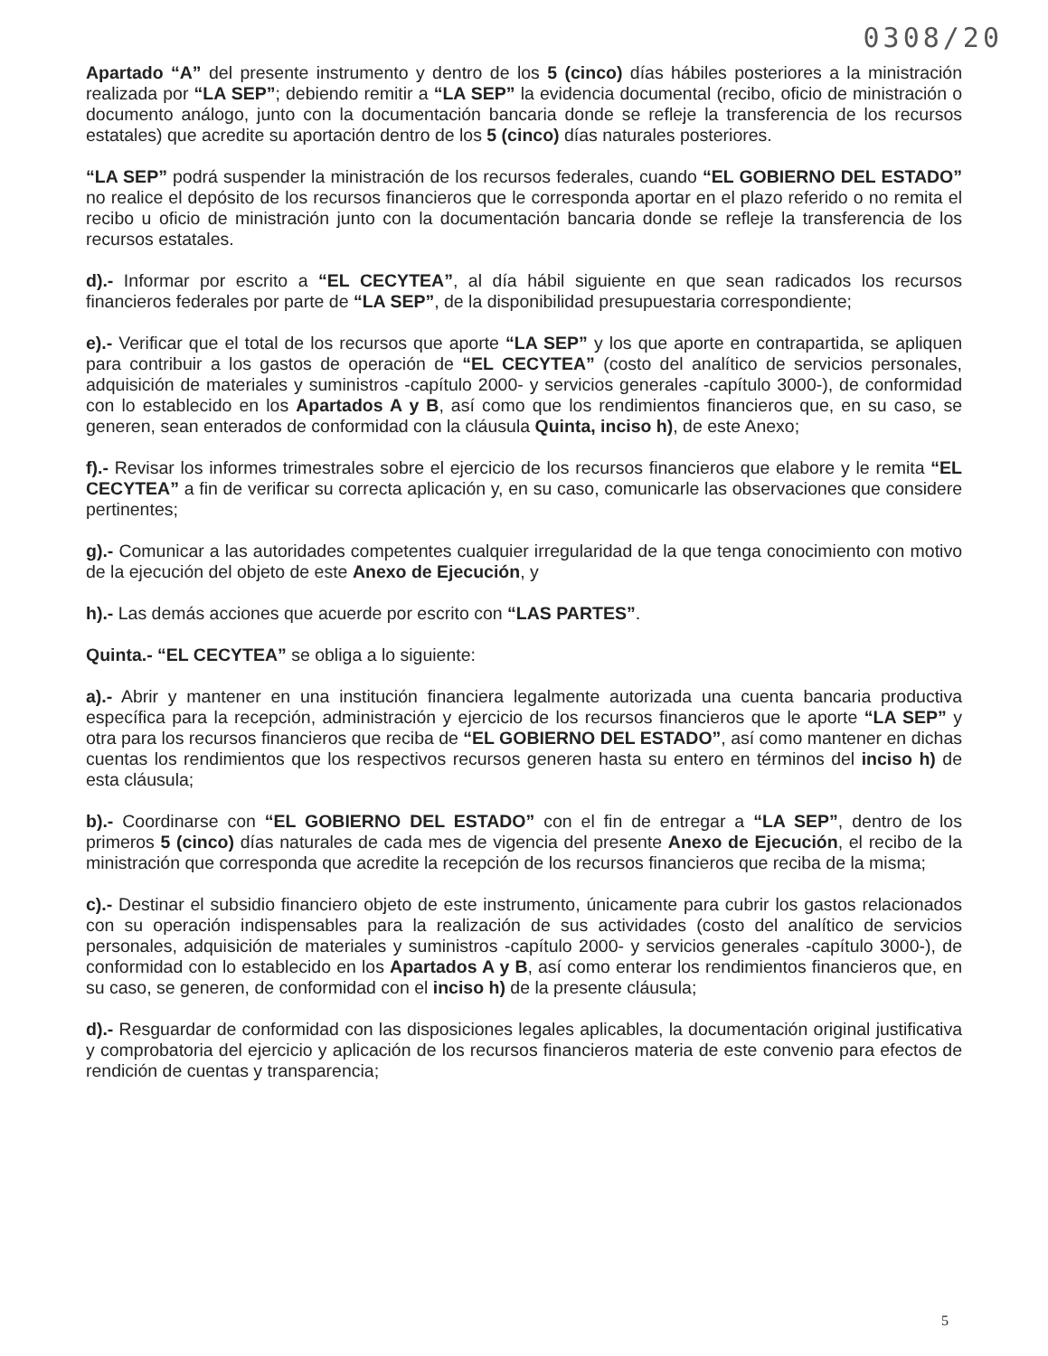0308/20
Apartado “A” del presente instrumento y dentro de los 5 (cinco) días hábiles posteriores a la ministración realizada por “LA SEP”; debiendo remitir a “LA SEP” la evidencia documental (recibo, oficio de ministración o documento análogo, junto con la documentación bancaria donde se refleje la transferencia de los recursos estatales) que acredite su aportación dentro de los 5 (cinco) días naturales posteriores.
“LA SEP” podrá suspender la ministración de los recursos federales, cuando “EL GOBIERNO DEL ESTADO” no realice el depósito de los recursos financieros que le corresponda aportar en el plazo referido o no remita el recibo u oficio de ministración junto con la documentación bancaria donde se refleje la transferencia de los recursos estatales.
d).- Informar por escrito a “EL CECYTEA”, al día hábil siguiente en que sean radicados los recursos financieros federales por parte de “LA SEP”, de la disponibilidad presupuestaria correspondiente;
e).- Verificar que el total de los recursos que aporte “LA SEP” y los que aporte en contrapartida, se apliquen para contribuir a los gastos de operación de “EL CECYTEA” (costo del analítico de servicios personales, adquisición de materiales y suministros -capítulo 2000- y servicios generales -capítulo 3000-), de conformidad con lo establecido en los Apartados A y B, así como que los rendimientos financieros que, en su caso, se generen, sean enterados de conformidad con la cláusula Quinta, inciso h), de este Anexo;
f).- Revisar los informes trimestrales sobre el ejercicio de los recursos financieros que elabore y le remita “EL CECYTEA” a fin de verificar su correcta aplicación y, en su caso, comunicarle las observaciones que considere pertinentes;
g).- Comunicar a las autoridades competentes cualquier irregularidad de la que tenga conocimiento con motivo de la ejecución del objeto de este Anexo de Ejecución, y
h).- Las demás acciones que acuerde por escrito con “LAS PARTES”.
Quinta.- “EL CECYTEA” se obliga a lo siguiente:
a).- Abrir y mantener en una institución financiera legalmente autorizada una cuenta bancaria productiva específica para la recepción, administración y ejercicio de los recursos financieros que le aporte “LA SEP” y otra para los recursos financieros que reciba de “EL GOBIERNO DEL ESTADO”, así como mantener en dichas cuentas los rendimientos que los respectivos recursos generen hasta su entero en términos del inciso h) de esta cláusula;
b).- Coordinarse con “EL GOBIERNO DEL ESTADO” con el fin de entregar a “LA SEP”, dentro de los primeros 5 (cinco) días naturales de cada mes de vigencia del presente Anexo de Ejecución, el recibo de la ministración que corresponda que acredite la recepción de los recursos financieros que reciba de la misma;
c).- Destinar el subsidio financiero objeto de este instrumento, únicamente para cubrir los gastos relacionados con su operación indispensables para la realización de sus actividades (costo del analítico de servicios personales, adquisición de materiales y suministros -capítulo 2000- y servicios generales -capítulo 3000-), de conformidad con lo establecido en los Apartados A y B, así como enterar los rendimientos financieros que, en su caso, se generen, de conformidad con el inciso h) de la presente cláusula;
d).- Resguardar de conformidad con las disposiciones legales aplicables, la documentación original justificativa y comprobatoria del ejercicio y aplicación de los recursos financieros materia de este convenio para efectos de rendición de cuentas y transparencia;
5